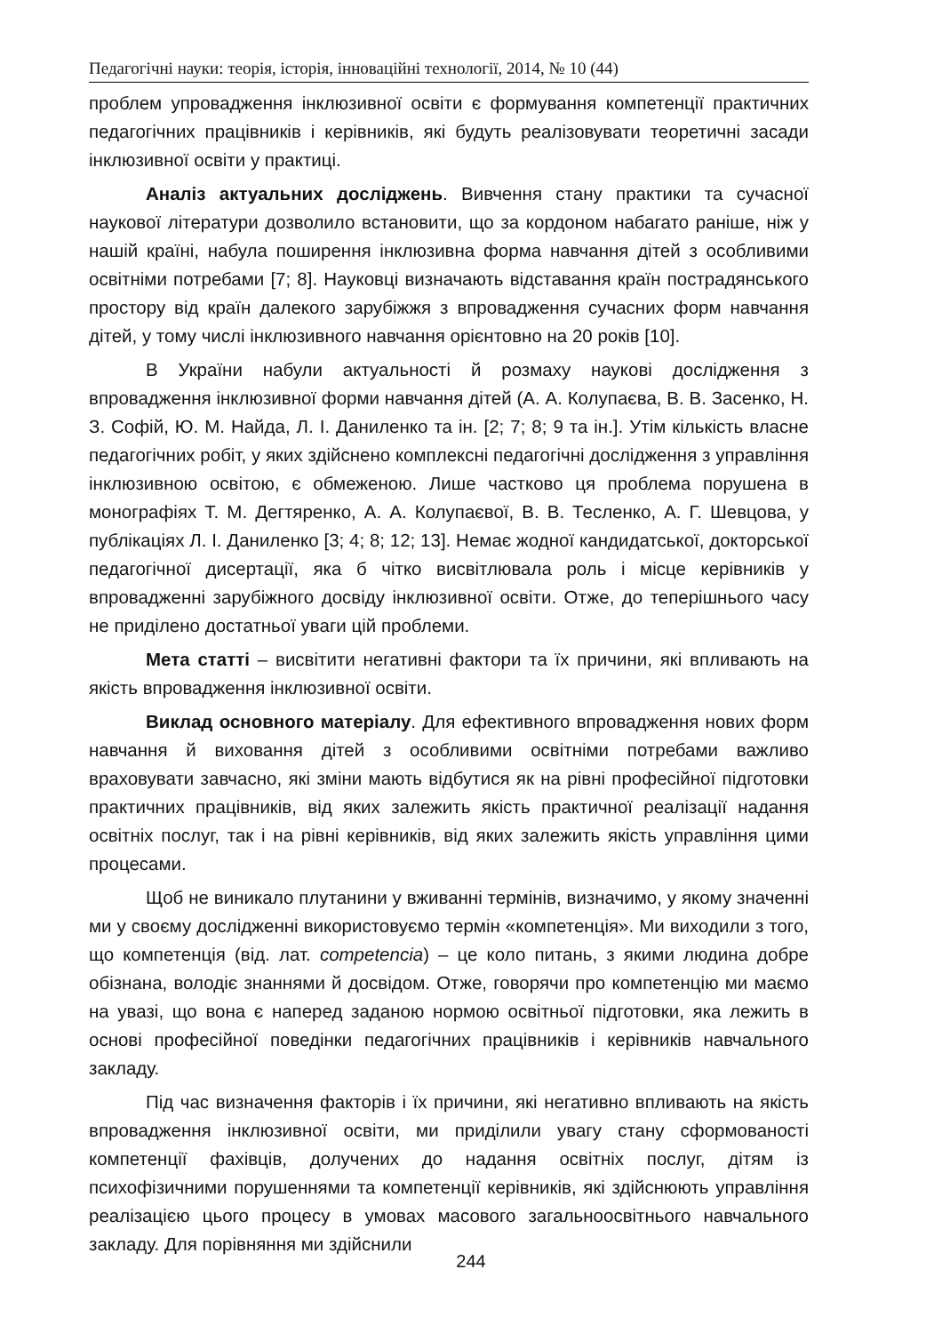Педагогічні науки: теорія, історія, інноваційні технології, 2014, № 10 (44)
проблем упровадження інклюзивної освіти є формування компетенції практичних педагогічних працівників і керівників, які будуть реалізовувати теоретичні засади інклюзивної освіти у практиці.
Аналіз актуальних досліджень. Вивчення стану практики та сучасної наукової літератури дозволило встановити, що за кордоном набагато раніше, ніж у нашій країні, набула поширення інклюзивна форма навчання дітей з особливими освітніми потребами [7; 8]. Науковці визначають відставання країн пострадянського простору від країн далекого зарубіжжя з впровадження сучасних форм навчання дітей, у тому числі інклюзивного навчання орієнтовно на 20 років [10].
В України набули актуальності й розмаху наукові дослідження з впровадження інклюзивної форми навчання дітей (А. А. Колупаєва, В. В. Засенко, Н. З. Софій, Ю. М. Найда, Л. І. Даниленко та ін. [2; 7; 8; 9 та ін.]. Утім кількість власне педагогічних робіт, у яких здійснено комплексні педагогічні дослідження з управління інклюзивною освітою, є обмеженою. Лише частково ця проблема порушена в монографіях Т. М. Дегтяренко, А. А. Колупаєвої, В. В. Тесленко, А. Г. Шевцова, у публікаціях Л. І. Даниленко [3; 4; 8; 12; 13]. Немає жодної кандидатської, докторської педагогічної дисертації, яка б чітко висвітлювала роль і місце керівників у впровадженні зарубіжного досвіду інклюзивної освіти. Отже, до теперішнього часу не приділено достатньої уваги цій проблеми.
Мета статті – висвітити негативні фактори та їх причини, які впливають на якість впровадження інклюзивної освіти.
Виклад основного матеріалу. Для ефективного впровадження нових форм навчання й виховання дітей з особливими освітніми потребами важливо враховувати завчасно, які зміни мають відбутися як на рівні професійної підготовки практичних працівників, від яких залежить якість практичної реалізації надання освітніх послуг, так і на рівні керівників, від яких залежить якість управління цими процесами.
Щоб не виникало плутанини у вживанні термінів, визначимо, у якому значенні ми у своєму дослідженні використовуємо термін «компетенція». Ми виходили з того, що компетенція (від. лат. competencia) – це коло питань, з якими людина добре обізнана, володіє знаннями й досвідом. Отже, говорячи про компетенцію ми маємо на увазі, що вона є наперед заданою нормою освітньої підготовки, яка лежить в основі професійної поведінки педагогічних працівників і керівників навчального закладу.
Під час визначення факторів і їх причини, які негативно впливають на якість впровадження інклюзивної освіти, ми приділили увагу стану сформованості компетенції фахівців, долучених до надання освітніх послуг, дітям із психофізичними порушеннями та компетенції керівників, які здійснюють управління реалізацією цього процесу в умовах масового загальноосвітнього навчального закладу. Для порівняння ми здійснили
244